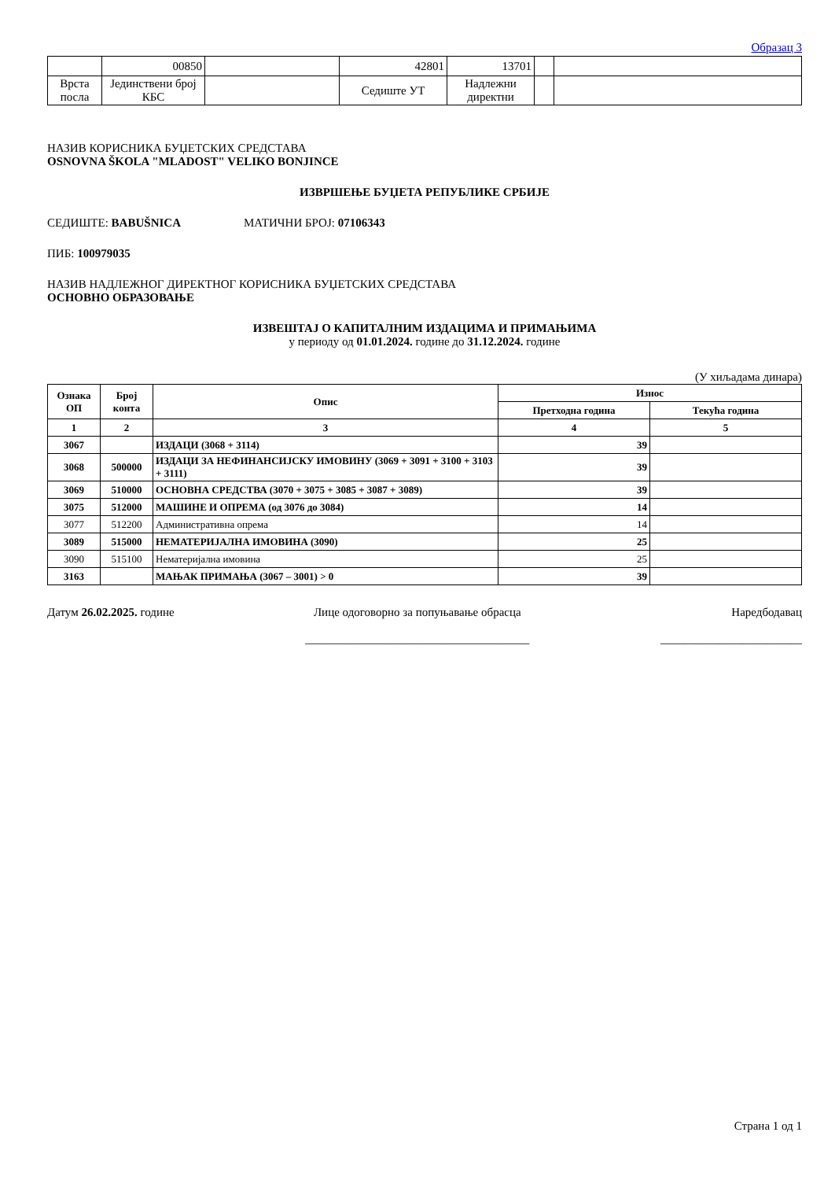Образац 3
| | 00850 | | 42801 | 13701 | | |
| Врста посла | Јединствени број КБС | | Седиште УТ | Надлежни директни | | |
НАЗИВ КОРИСНИКА БУЏЕТСКИХ СРЕДСТАВА
OSNOVNA ŠKOLA "MLADOST" VELIKO BONJINCE
ИЗВРШЕЊЕ БУЏЕТА РЕПУБЛИКЕ СРБИЈЕ
СЕДИШТЕ: BABUŠNICA МАТИЧНИ БРОЈ: 07106343
ПИБ: 100979035
НАЗИВ НАДЛЕЖНОГ ДИРЕКТНОГ КОРИСНИКА БУЏЕТСКИХ СРЕДСТАВА
ОСНОВНО ОБРАЗОВАЊЕ
ИЗВЕШТАЈ О КАПИТАЛНИМ ИЗДАЦИМА И ПРИМАЊИМА
у периоду од 01.01.2024. године до 31.12.2024. године
(У хиљадама динара)
| Ознака ОП | Број конта | Опис | Износ | |
| --- | --- | --- | --- | --- |
| | | | Претходна година | Текућа година |
| 1 | 2 | 3 | 4 | 5 |
| 3067 | | ИЗДАЦИ (3068 + 3114) | 39 | |
| 3068 | 500000 | ИЗДАЦИ ЗА НЕФИНАНСИЈСКУ ИМОВИНУ (3069 + 3091 + 3100 + 3103 + 3111) | 39 | |
| 3069 | 510000 | ОСНОВНА СРЕДСТВА (3070 + 3075 + 3085 + 3087 + 3089) | 39 | |
| 3075 | 512000 | МАШИНЕ И ОПРЕМА (од 3076 до 3084) | 14 | |
| 3077 | 512200 | Административна опрема | 14 | |
| 3089 | 515000 | НЕМАТЕРИЈАЛНА ИМОВИНА (3090) | 25 | |
| 3090 | 515100 | Нематеријална имовина | 25 | |
| 3163 | | МАЊАК ПРИМАЊА (3067 – 3001) > 0 | 39 | |
Датум 26.02.2025. године Лице одоговорно за попуњавање обрасца
______________________________________
Наредбодавац
________________________
Страна 1 од 1